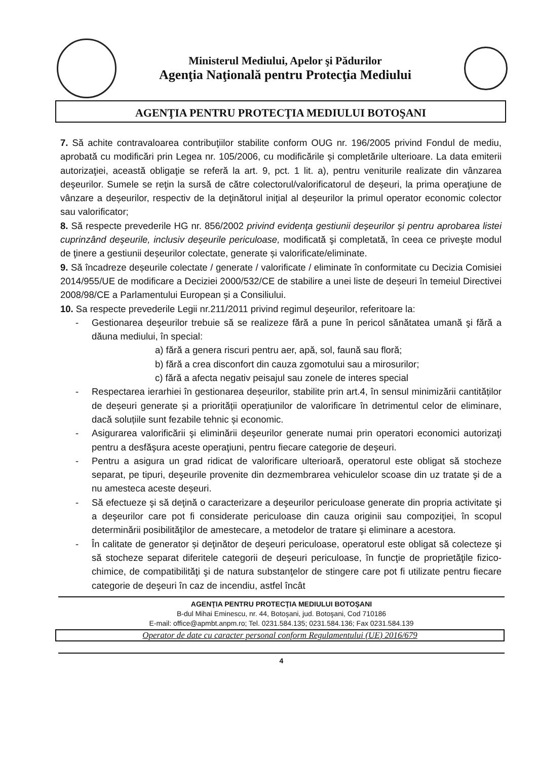Ministerul Mediului, Apelor şi Pădurilor
Agenţia Naţională pentru Protecţia Mediului
AGENŢIA PENTRU PROTECŢIA MEDIULUI BOTOŞANI
7. Să achite contravaloarea contribuţiilor stabilite conform OUG nr. 196/2005 privind Fondul de mediu, aprobată cu modificări prin Legea nr. 105/2006, cu modificările și completările ulterioare. La data emiterii autorizaţiei, această obligaţie se referă la art. 9, pct. 1 lit. a), pentru veniturile realizate din vânzarea deşeurilor. Sumele se reţin la sursă de către colectorul/valorificatorul de deșeuri, la prima operaţiune de vânzare a deșeurilor, respectiv de la deţinătorul iniţial al deșeurilor la primul operator economic colector sau valorificator;
8. Să respecte prevederile HG nr. 856/2002 privind evidenţa gestiunii deşeurilor şi pentru aprobarea listei cuprinzând deşeurile, inclusiv deşeurile periculoase, modificată şi completată, în ceea ce priveşte modul de ţinere a gestiunii deșeurilor colectate, generate și valorificate/eliminate.
9. Să încadreze deșeurile colectate / generate / valorificate / eliminate în conformitate cu Decizia Comisiei 2014/955/UE de modificare a Deciziei 2000/532/CE de stabilire a unei liste de deșeuri în temeiul Directivei 2008/98/CE a Parlamentului European și a Consiliului.
10. Sa respecte prevederile Legii nr.211/2011 privind regimul deşeurilor, referitoare la:
- Gestionarea deşeurilor trebuie să se realizeze fără a pune în pericol sănătatea umană şi fără a dăuna mediului, în special:
a) fără a genera riscuri pentru aer, apă, sol, faună sau floră;
b) fără a crea disconfort din cauza zgomotului sau a mirosurilor;
c) fără a afecta negativ peisajul sau zonele de interes special
- Respectarea ierarhiei în gestionarea deșeurilor, stabilite prin art.4, în sensul minimizării cantităților de deșeuri generate și a priorității operațiunilor de valorificare în detrimentul celor de eliminare, dacă soluțiile sunt fezabile tehnic și economic.
- Asigurarea valorificării şi eliminării deşeurilor generate numai prin operatori economici autorizaţi pentru a desfăşura aceste operaţiuni, pentru fiecare categorie de deşeuri.
- Pentru a asigura un grad ridicat de valorificare ulterioară, operatorul este obligat să stocheze separat, pe tipuri, deşeurile provenite din dezmembrarea vehiculelor scoase din uz tratate şi de a nu amesteca aceste deșeuri.
- Să efectueze şi să deţină o caracterizare a deşeurilor periculoase generate din propria activitate şi a deşeurilor care pot fi considerate periculoase din cauza originii sau compoziţiei, în scopul determinării posibilităţilor de amestecare, a metodelor de tratare şi eliminare a acestora.
- În calitate de generator și deţinător de deşeuri periculoase, operatorul este obligat să colecteze şi să stocheze separat diferitele categorii de deşeuri periculoase, în funcţie de proprietăţile fizico-chimice, de compatibilităţi şi de natura substanţelor de stingere care pot fi utilizate pentru fiecare categorie de deşeuri în caz de incendiu, astfel încât
AGENŢIA PENTRU PROTECŢIA MEDIULUI BOTOŞANI
B-dul Mihai Eminescu, nr. 44, Botoşani, jud. Botoşani, Cod 710186
E-mail: office@apmbt.anpm.ro; Tel. 0231.584.135; 0231.584.136; Fax 0231.584.139
Operator de date cu caracter personal conform Regulamentului (UE) 2016/679
4